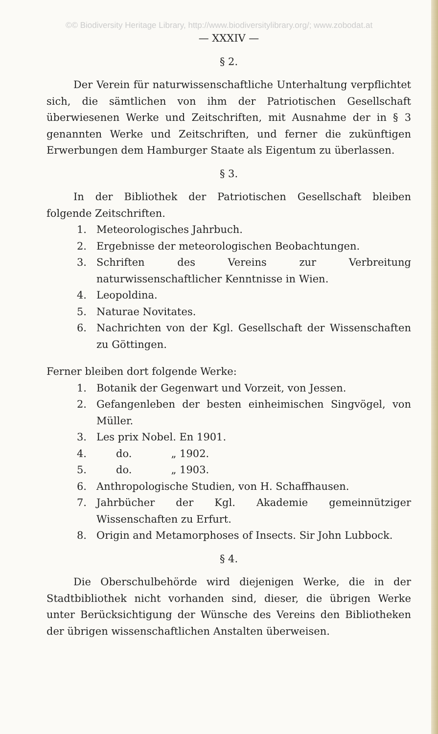©© Biodiversity Heritage Library, http://www.biodiversitylibrary.org/; www.zobodat.at
— XXXIV —
§ 2.
Der Verein für naturwissenschaftliche Unterhaltung verpflichtet sich, die sämtlichen von ihm der Patriotischen Gesellschaft überwiesenen Werke und Zeitschriften, mit Ausnahme der in § 3 genannten Werke und Zeitschriften, und ferner die zukünftigen Erwerbungen dem Hamburger Staate als Eigentum zu überlassen.
§ 3.
In der Bibliothek der Patriotischen Gesellschaft bleiben folgende Zeitschriften.
1. Meteorologisches Jahrbuch.
2. Ergebnisse der meteorologischen Beobachtungen.
3. Schriften des Vereins zur Verbreitung naturwissenschaftlicher Kenntnisse in Wien.
4. Leopoldina.
5. Naturae Novitates.
6. Nachrichten von der Kgl. Gesellschaft der Wissenschaften zu Göttingen.
Ferner bleiben dort folgende Werke:
1. Botanik der Gegenwart und Vorzeit, von Jessen.
2. Gefangenleben der besten einheimischen Singvögel, von Müller.
3. Les prix Nobel. En 1901.
4. do. „ 1902.
5. do. „ 1903.
6. Anthropologische Studien, von H. Schaffhausen.
7. Jahrbücher der Kgl. Akademie gemeinnütziger Wissenschaften zu Erfurt.
8. Origin and Metamorphoses of Insects. Sir John Lubbock.
§ 4.
Die Oberschulbehörde wird diejenigen Werke, die in der Stadtbibliothek nicht vorhanden sind, dieser, die übrigen Werke unter Berücksichtigung der Wünsche des Vereins den Bibliotheken der übrigen wissenschaftlichen Anstalten überweisen.